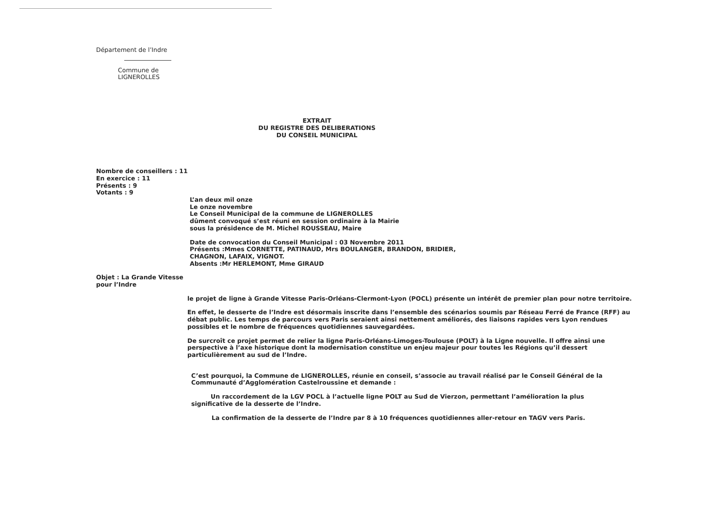Département de l’Indre
Commune de
LIGNEROLLES
EXTRAIT
DU REGISTRE DES DELIBERATIONS
DU CONSEIL MUNICIPAL
Nombre de conseillers : 11
En exercice : 11
Présents : 9
Votants : 9
L’an deux mil onze
Le onze novembre
Le Conseil Municipal de la commune de LIGNEROLLES
dûment convoqué s’est réuni en session ordinaire à la Mairie
sous la présidence de M. Michel ROUSSEAU, Maire
Date de convocation du Conseil Municipal : 03 Novembre 2011
Présents :Mmes CORNETTE, PATINAUD, Mrs BOULANGER, BRANDON, BRIDIER,
CHAGNON, LAFAIX, VIGNOT.
Absents :Mr HERLEMONT, Mme GIRAUD
Objet : La Grande Vitesse
pour l’Indre
le projet de ligne à Grande Vitesse Paris-Orléans-Clermont-Lyon (POCL) présente un intérêt de premier plan pour notre territoire.
En effet, le desserte de l’Indre est désormais inscrite dans l’ensemble des scénarios soumis par Réseau Ferré de France (RFF) au débat public. Les temps de parcours vers Paris seraient ainsi nettement améliorés, des liaisons rapides vers Lyon rendues possibles et le nombre de fréquences quotidiennes sauvegardées.
De surcroît ce projet permet de relier la ligne Paris-Orléans-Limoges-Toulouse (POLT) à la Ligne nouvelle. Il offre ainsi une perspective à l’axe historique dont la modernisation constitue un enjeu majeur pour toutes les Régions qu’il dessert particulièrement au sud de l’Indre.
C’est pourquoi, la Commune de LIGNEROLLES, réunie en conseil, s’associe au travail réalisé par le Conseil Général de la Communauté d’Agglomération Castelroussine et demande :
Un raccordement de la LGV POCL à l’actuelle ligne POLT au Sud de Vierzon, permettant l’amélioration la plus significative de la desserte de l’Indre.
La confirmation de la desserte de l’Indre par 8 à 10 fréquences quotidiennes aller-retour en TAGV vers Paris.